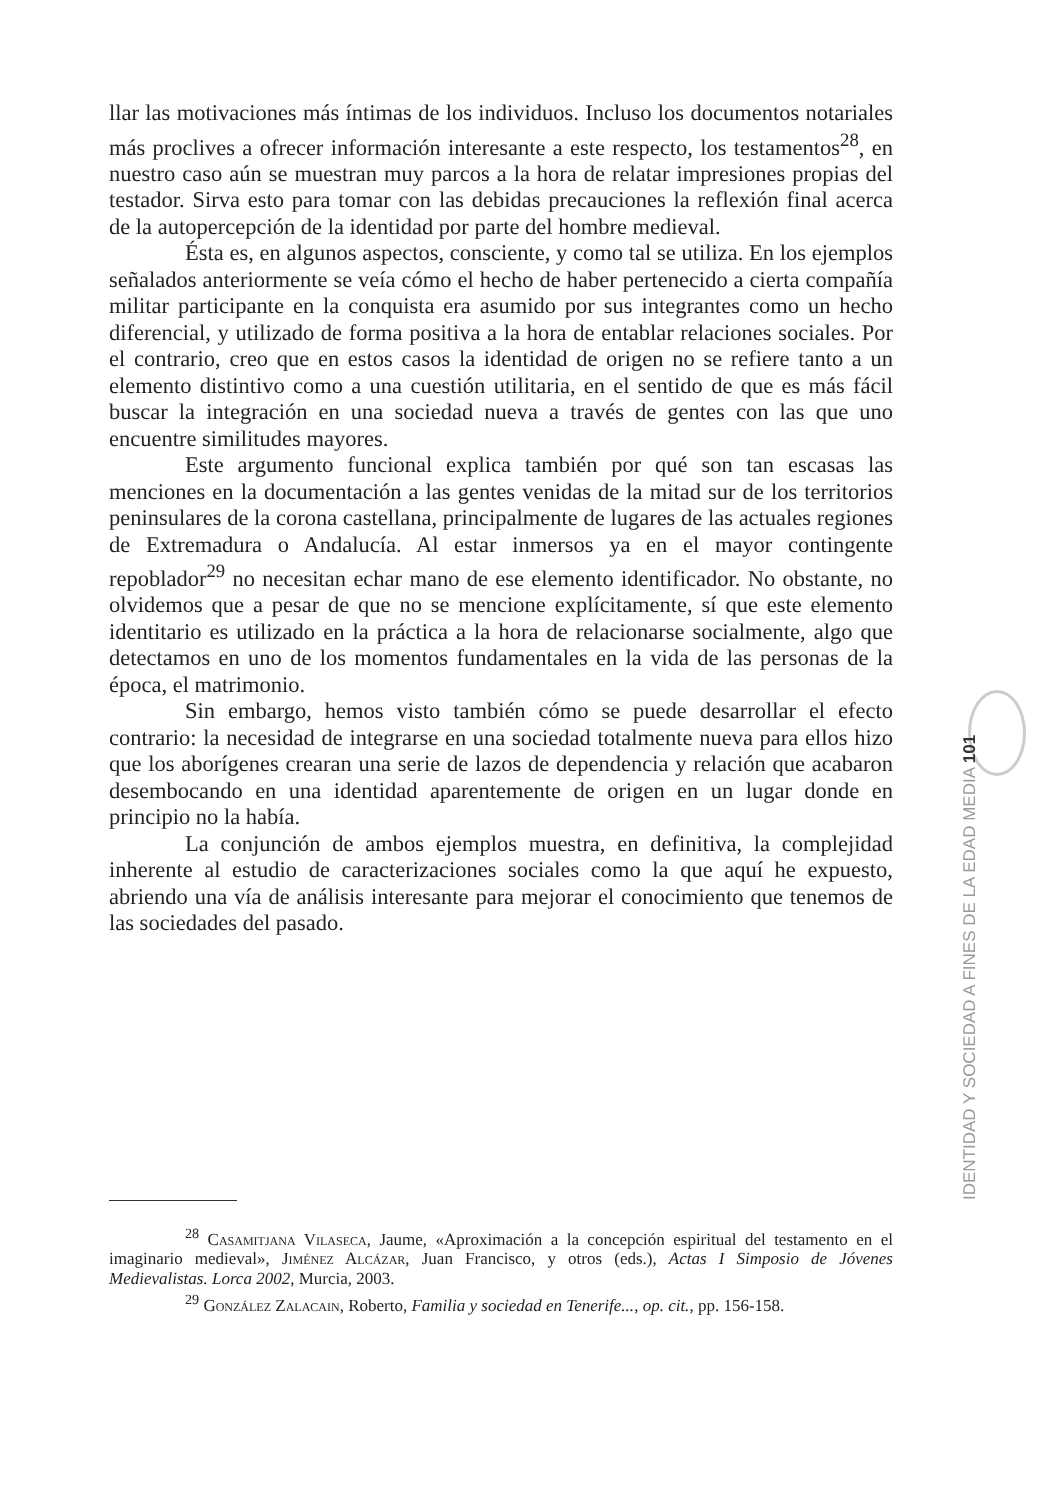llar las motivaciones más íntimas de los individuos. Incluso los documentos notariales más proclives a ofrecer información interesante a este respecto, los testamentos<sup>28</sup>, en nuestro caso aún se muestran muy parcos a la hora de relatar impresiones propias del testador. Sirva esto para tomar con las debidas precauciones la reflexión final acerca de la autopercepción de la identidad por parte del hombre medieval.
Ésta es, en algunos aspectos, consciente, y como tal se utiliza. En los ejemplos señalados anteriormente se veía cómo el hecho de haber pertenecido a cierta compañía militar participante en la conquista era asumido por sus integrantes como un hecho diferencial, y utilizado de forma positiva a la hora de entablar relaciones sociales. Por el contrario, creo que en estos casos la identidad de origen no se refiere tanto a un elemento distintivo como a una cuestión utilitaria, en el sentido de que es más fácil buscar la integración en una sociedad nueva a través de gentes con las que uno encuentre similitudes mayores.
Este argumento funcional explica también por qué son tan escasas las menciones en la documentación a las gentes venidas de la mitad sur de los territorios peninsulares de la corona castellana, principalmente de lugares de las actuales regiones de Extremadura o Andalucía. Al estar inmersos ya en el mayor contingente repoblador<sup>29</sup> no necesitan echar mano de ese elemento identificador. No obstante, no olvidemos que a pesar de que no se mencione explícitamente, sí que este elemento identitario es utilizado en la práctica a la hora de relacionarse socialmente, algo que detectamos en uno de los momentos fundamentales en la vida de las personas de la época, el matrimonio.
Sin embargo, hemos visto también cómo se puede desarrollar el efecto contrario: la necesidad de integrarse en una sociedad totalmente nueva para ellos hizo que los aborígenes crearan una serie de lazos de dependencia y relación que acabaron desembocando en una identidad aparentemente de origen en un lugar donde en principio no la había.
La conjunción de ambos ejemplos muestra, en definitiva, la complejidad inherente al estudio de caracterizaciones sociales como la que aquí he expuesto, abriendo una vía de análisis interesante para mejorar el conocimiento que tenemos de las sociedades del pasado.
<sup>28</sup> Casamitjana Vilaseca, Jaume, «Aproximación a la concepción espiritual del testamento en el imaginario medieval», Jiménez Alcázar, Juan Francisco, y otros (eds.), Actas I Simposio de Jóvenes Medievalistas. Lorca 2002, Murcia, 2003.
<sup>29</sup> González Zalacain, Roberto, Familia y sociedad en Tenerife..., op. cit., pp. 156-158.
IDENTIDAD Y SOCIEDAD A FINES DE LA EDAD MEDIA 101